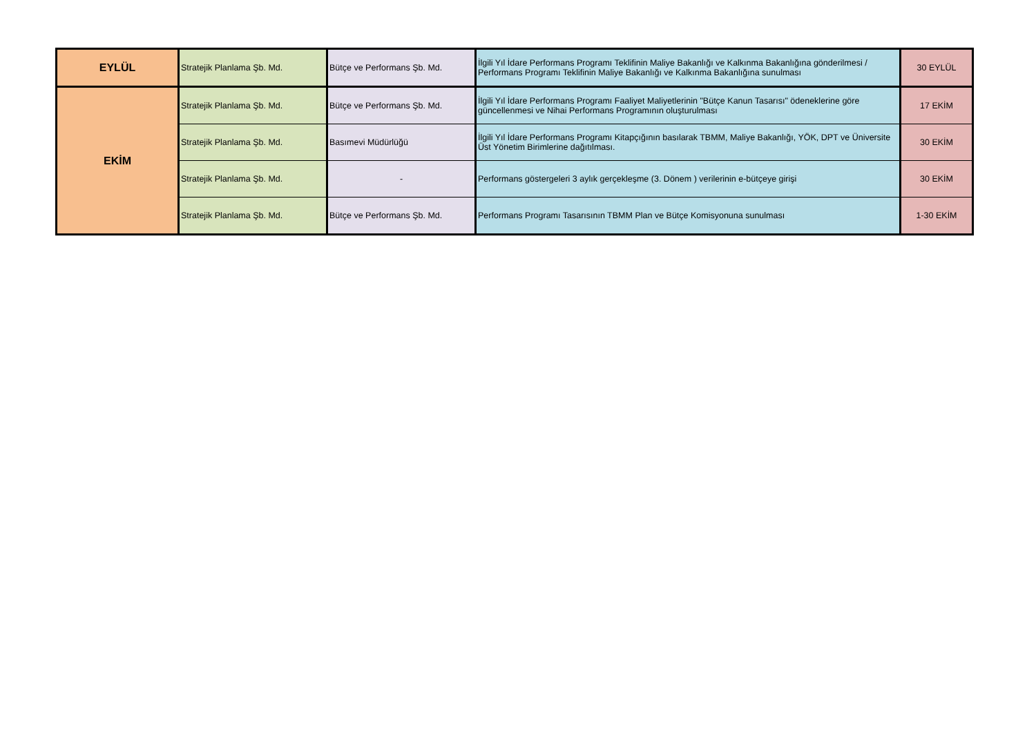| EYLÜL | Stratejik Planlama Şb. Md. | Bütçe ve Performans Şb. Md. | İlgili Yıl İdare Performans Programı Teklifinin Maliye Bakanlığı ve Kalkınma Bakanlığına gönderilmesi / Performans Programı Teklifinin Maliye Bakanlığı ve Kalkınma Bakanlığına sunulması | 30 EYLÜL |
| EKİM | Stratejik Planlama Şb. Md. | Bütçe ve Performans Şb. Md. | İlgili Yıl İdare Performans Programı Faaliyet Maliyetlerinin "Bütçe Kanun Tasarısı" ödeneklerine göre güncellenmesi ve Nihai Performans Programının oluşturulması | 17 EKİM |
| | Stratejik Planlama Şb. Md. | Basımevi Müdürlüğü | İlgili Yıl İdare Performans Programı Kitapçığının basılarak TBMM, Maliye Bakanlığı, YÖK, DPT ve Üniversite Üst Yönetim Birimlerine dağıtılması. | 30 EKİM |
| | Stratejik Planlama Şb. Md. | - | Performans göstergeleri 3 aylık gerçekleşme (3. Dönem ) verilerinin e-bütçeye girişi | 30 EKİM |
| | Stratejik Planlama Şb. Md. | Bütçe ve Performans Şb. Md. | Performans Programı Tasarısının TBMM Plan ve Bütçe Komisyonuna sunulması | 1-30 EKİM |